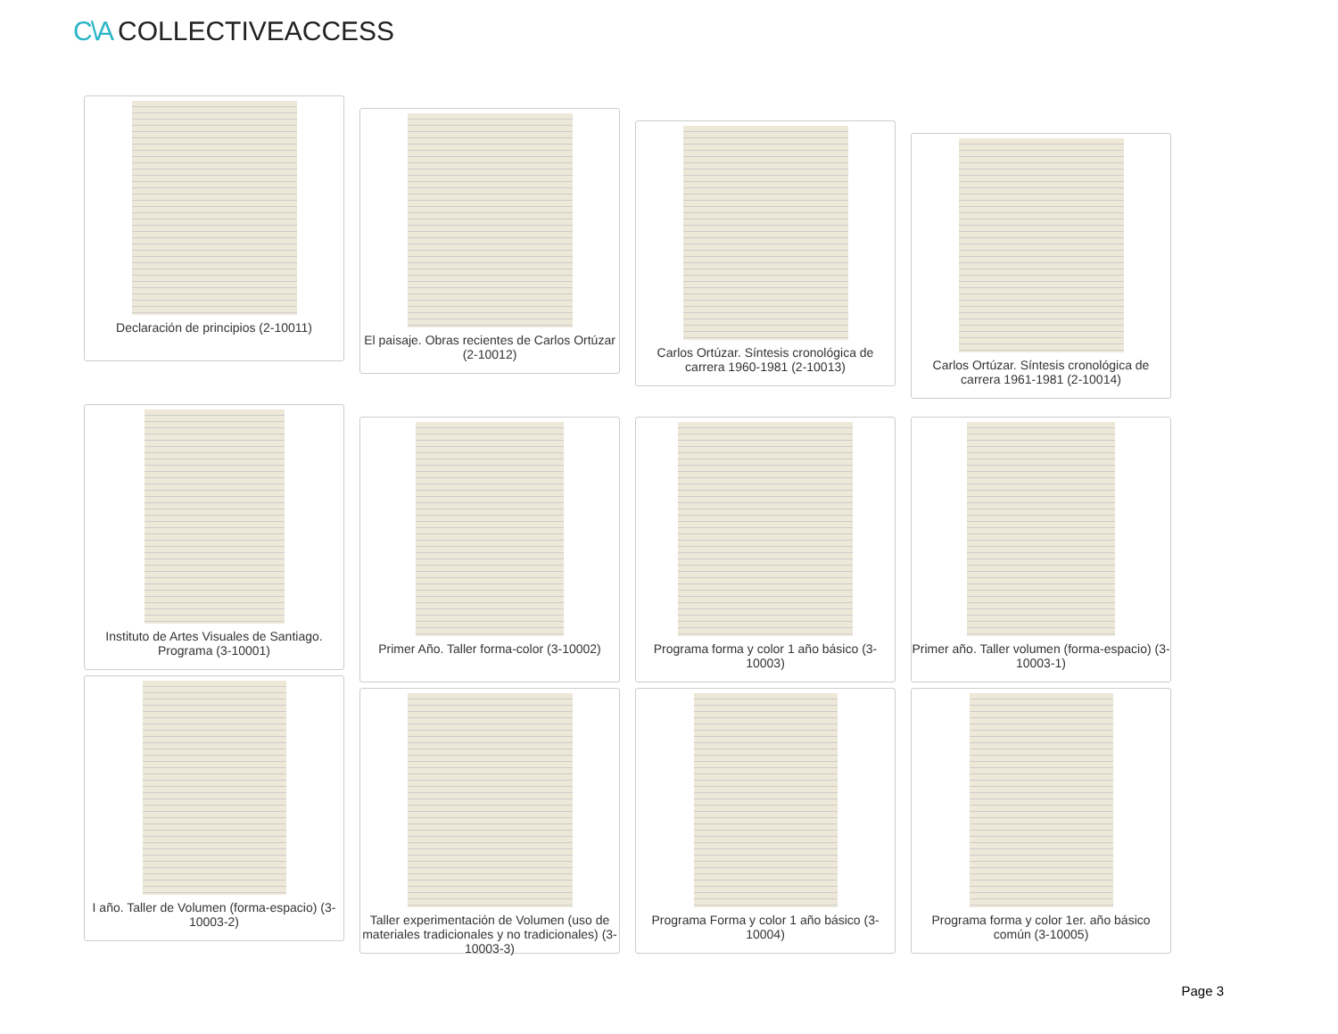C\A COLLECTIVEACCESS
Declaración de principios (2-10011)
El paisaje. Obras recientes de Carlos Ortúzar (2-10012)
Carlos Ortúzar. Síntesis cronológica de carrera 1960-1981 (2-10013)
Carlos Ortúzar. Síntesis cronológica de carrera 1961-1981 (2-10014)
Instituto de Artes Visuales de Santiago. Programa (3-10001)
Primer Año. Taller forma-color (3-10002)
Programa forma y color 1 año básico (3-10003)
Primer año. Taller volumen (forma-espacio) (3-10003-1)
I año. Taller de Volumen (forma-espacio) (3-10003-2)
Taller experimentación de Volumen (uso de materiales tradicionales y no tradicionales) (3-10003-3)
Programa Forma y color 1 año básico (3-10004)
Programa forma y color 1er. año básico común (3-10005)
Page 3